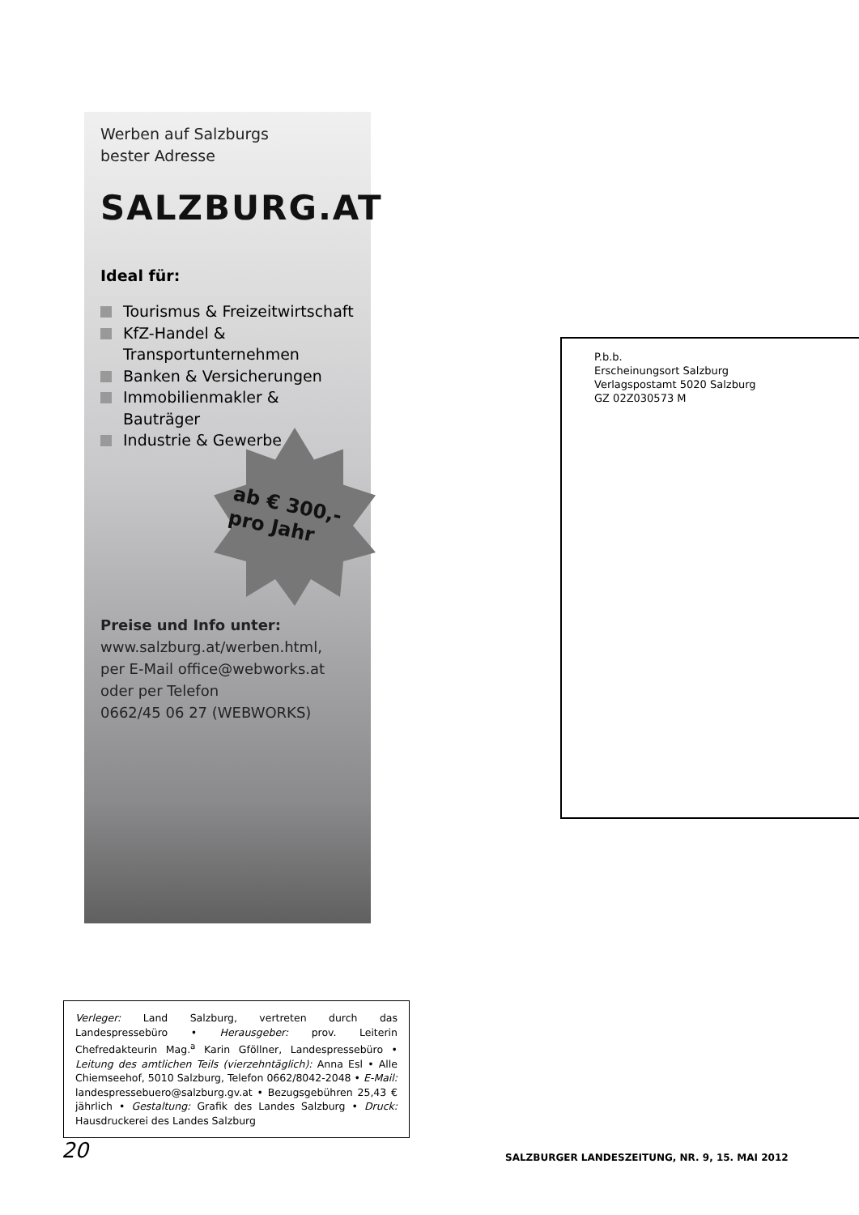Werben auf Salzburgs
bester Adresse
SALZBURG.AT
Ideal für:
Tourismus & Freizeitwirtschaft
KfZ-Handel &
Transportunternehmen
Banken & Versicherungen
Immobilienmakler & Bauträger
Industrie & Gewerbe
ab € 300,-
pro Jahr
Preise und Info unter:
www.salzburg.at/werben.html,
per E-Mail office@webworks.at
oder per Telefon
0662/45 06 27 (WEBWORKS)
P.b.b.
Erscheinungsort Salzburg
Verlagspostamt 5020 Salzburg
GZ 02Z030573 M
Verleger: Land Salzburg, vertreten durch das Landespressebüro • Herausgeber: prov. Leiterin Chefredakteurin Mag.<sup>a</sup> Karin Gföllner, Landespressebüro • Leitung des amtlichen Teils (vierzehntäglich): Anna Esl • Alle Chiemseehof, 5010 Salzburg, Telefon 0662/8042-2048 • E-Mail: landespressebuero@salzburg.gv.at • Bezugsgebühren 25,43 € jährlich • Gestaltung: Grafik des Landes Salzburg • Druck: Hausdruckerei des Landes Salzburg
20
SALZBURGER LANDESZEITUNG, NR. 9, 15. MAI 2012